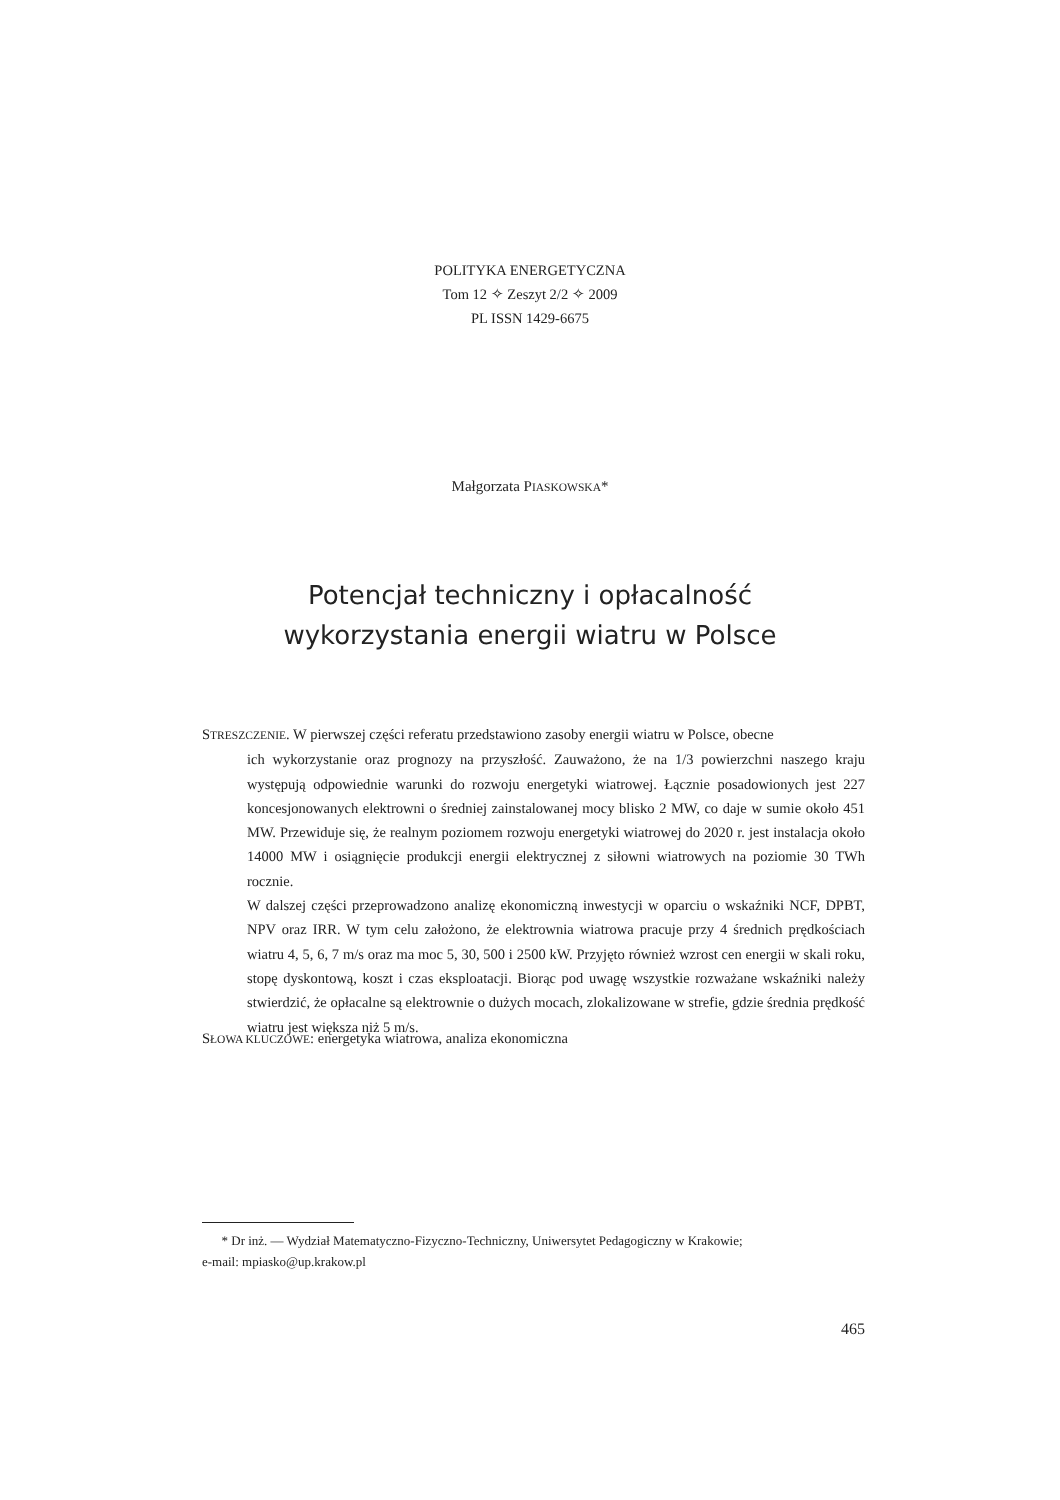POLITYKA ENERGETYCZNA
Tom 12 ✧ Zeszyt 2/2 ✧ 2009
PL ISSN 1429-6675
Małgorzata PIASKOWSKA*
Potencjał techniczny i opłacalność
wykorzystania energii wiatru w Polsce
STRESZCZENIE. W pierwszej części referatu przedstawiono zasoby energii wiatru w Polsce, obecne
ich wykorzystanie oraz prognozy na przyszłość. Zauważono, że na 1/3 powierzchni naszego kraju występują odpowiednie warunki do rozwoju energetyki wiatrowej. Łącznie posadowionych jest 227 koncesjonowanych elektrowni o średniej zainstalowanej mocy blisko 2 MW, co daje w sumie około 451 MW. Przewiduje się, że realnym poziomem rozwoju energetyki wiatrowej do 2020 r. jest instalacja około 14000 MW i osiągnięcie produkcji energii elektrycznej z siłowni wiatrowych na poziomie 30 TWh rocznie.
W dalszej części przeprowadzono analizę ekonomiczną inwestycji w oparciu o wskaźniki NCF, DPBT, NPV oraz IRR. W tym celu założono, że elektrownia wiatrowa pracuje przy 4 średnich prędkościach wiatru 4, 5, 6, 7 m/s oraz ma moc 5, 30, 500 i 2500 kW. Przyjęto również wzrost cen energii w skali roku, stopę dyskontową, koszt i czas eksploatacji. Biorąc pod uwagę wszystkie rozważane wskaźniki należy stwierdzić, że opłacalne są elektrownie o dużych mocach, zlokalizowane w strefie, gdzie średnia prędkość wiatru jest większa niż 5 m/s.
SŁOWA KLUCZOWE: energetyka wiatrowa, analiza ekonomiczna
* Dr inż. — Wydział Matematyczno-Fizyczno-Techniczny, Uniwersytet Pedagogiczny w Krakowie;
e-mail: mpiasko@up.krakow.pl
465